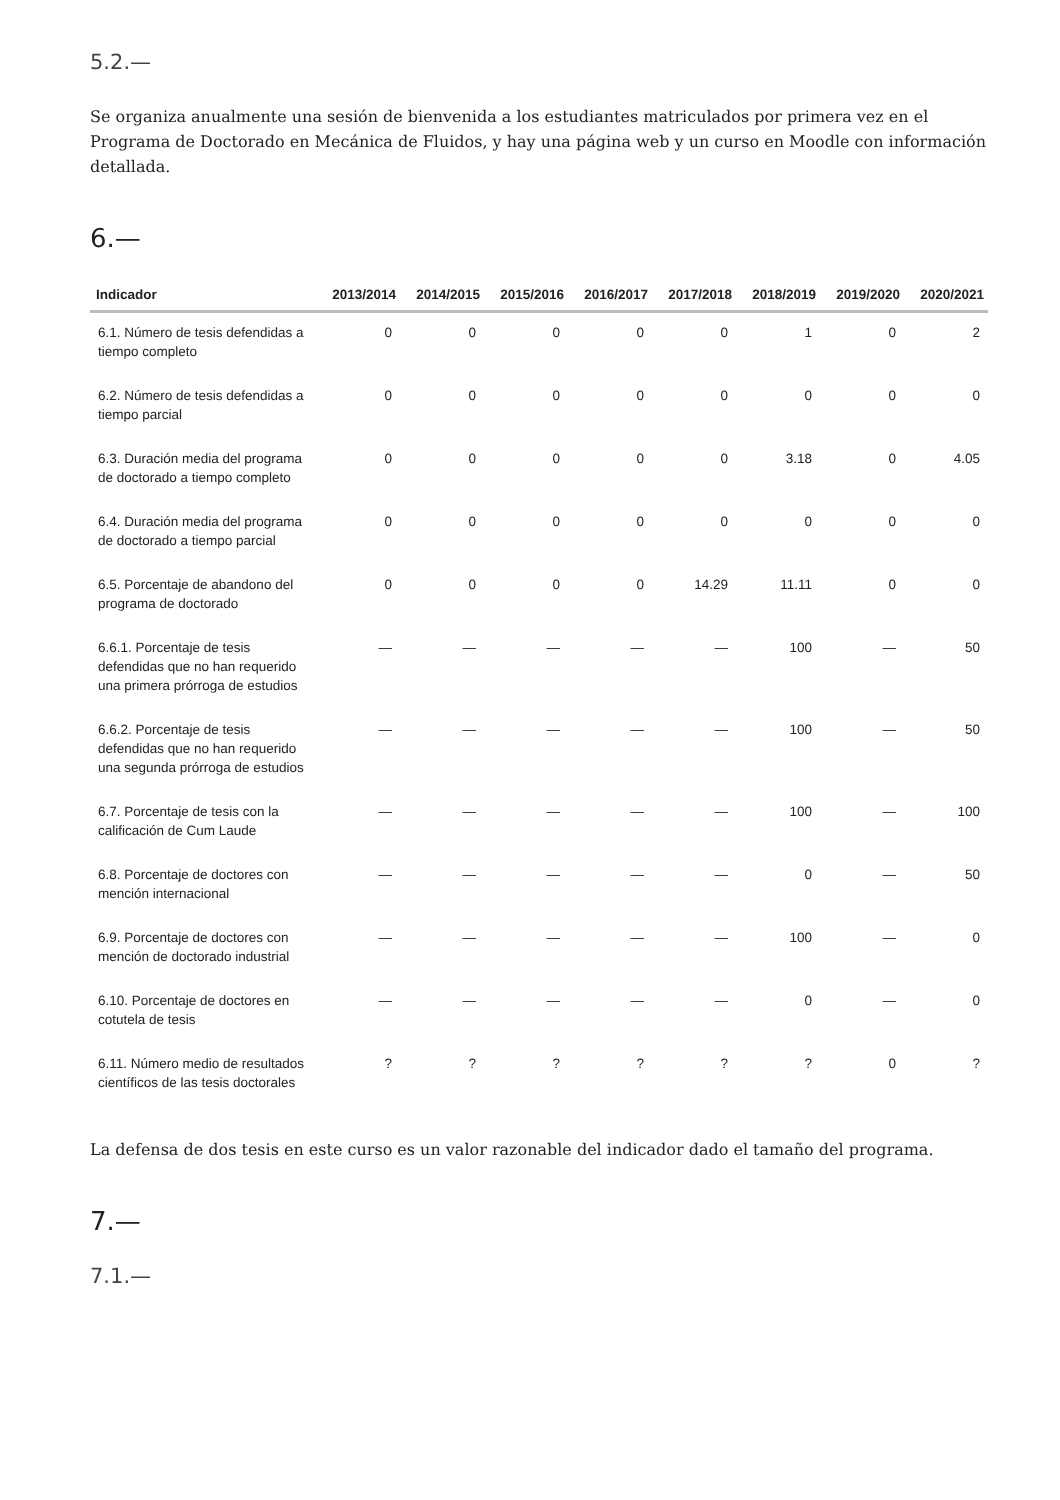5.2.—
Se organiza anualmente una sesión de bienvenida a los estudiantes matriculados por primera vez en el Programa de Doctorado en Mecánica de Fluidos, y hay una página web y un curso en Moodle con información detallada.
6.—
| Indicador | 2013/2014 | 2014/2015 | 2015/2016 | 2016/2017 | 2017/2018 | 2018/2019 | 2019/2020 | 2020/2021 |
| --- | --- | --- | --- | --- | --- | --- | --- | --- |
| 6.1. Número de tesis defendidas a tiempo completo | 0 | 0 | 0 | 0 | 0 | 1 | 0 | 2 |
| 6.2. Número de tesis defendidas a tiempo parcial | 0 | 0 | 0 | 0 | 0 | 0 | 0 | 0 |
| 6.3. Duración media del programa de doctorado a tiempo completo | 0 | 0 | 0 | 0 | 0 | 3.18 | 0 | 4.05 |
| 6.4. Duración media del programa de doctorado a tiempo parcial | 0 | 0 | 0 | 0 | 0 | 0 | 0 | 0 |
| 6.5. Porcentaje de abandono del programa de doctorado | 0 | 0 | 0 | 0 | 14.29 | 11.11 | 0 | 0 |
| 6.6.1. Porcentaje de tesis defendidas que no han requerido una primera prórroga de estudios | — | — | — | — | — | 100 | — | 50 |
| 6.6.2. Porcentaje de tesis defendidas que no han requerido una segunda prórroga de estudios | — | — | — | — | — | 100 | — | 50 |
| 6.7. Porcentaje de tesis con la calificación de Cum Laude | — | — | — | — | — | 100 | — | 100 |
| 6.8. Porcentaje de doctores con mención internacional | — | — | — | — | — | 0 | — | 50 |
| 6.9. Porcentaje de doctores con mención de doctorado industrial | — | — | — | — | — | 100 | — | 0 |
| 6.10. Porcentaje de doctores en cotutela de tesis | — | — | — | — | — | 0 | — | 0 |
| 6.11. Número medio de resultados científicos de las tesis doctorales | ? | ? | ? | ? | ? | ? | 0 | ? |
La defensa de dos tesis en este curso es un valor razonable del indicador dado el tamaño del programa.
7.—
7.1.—